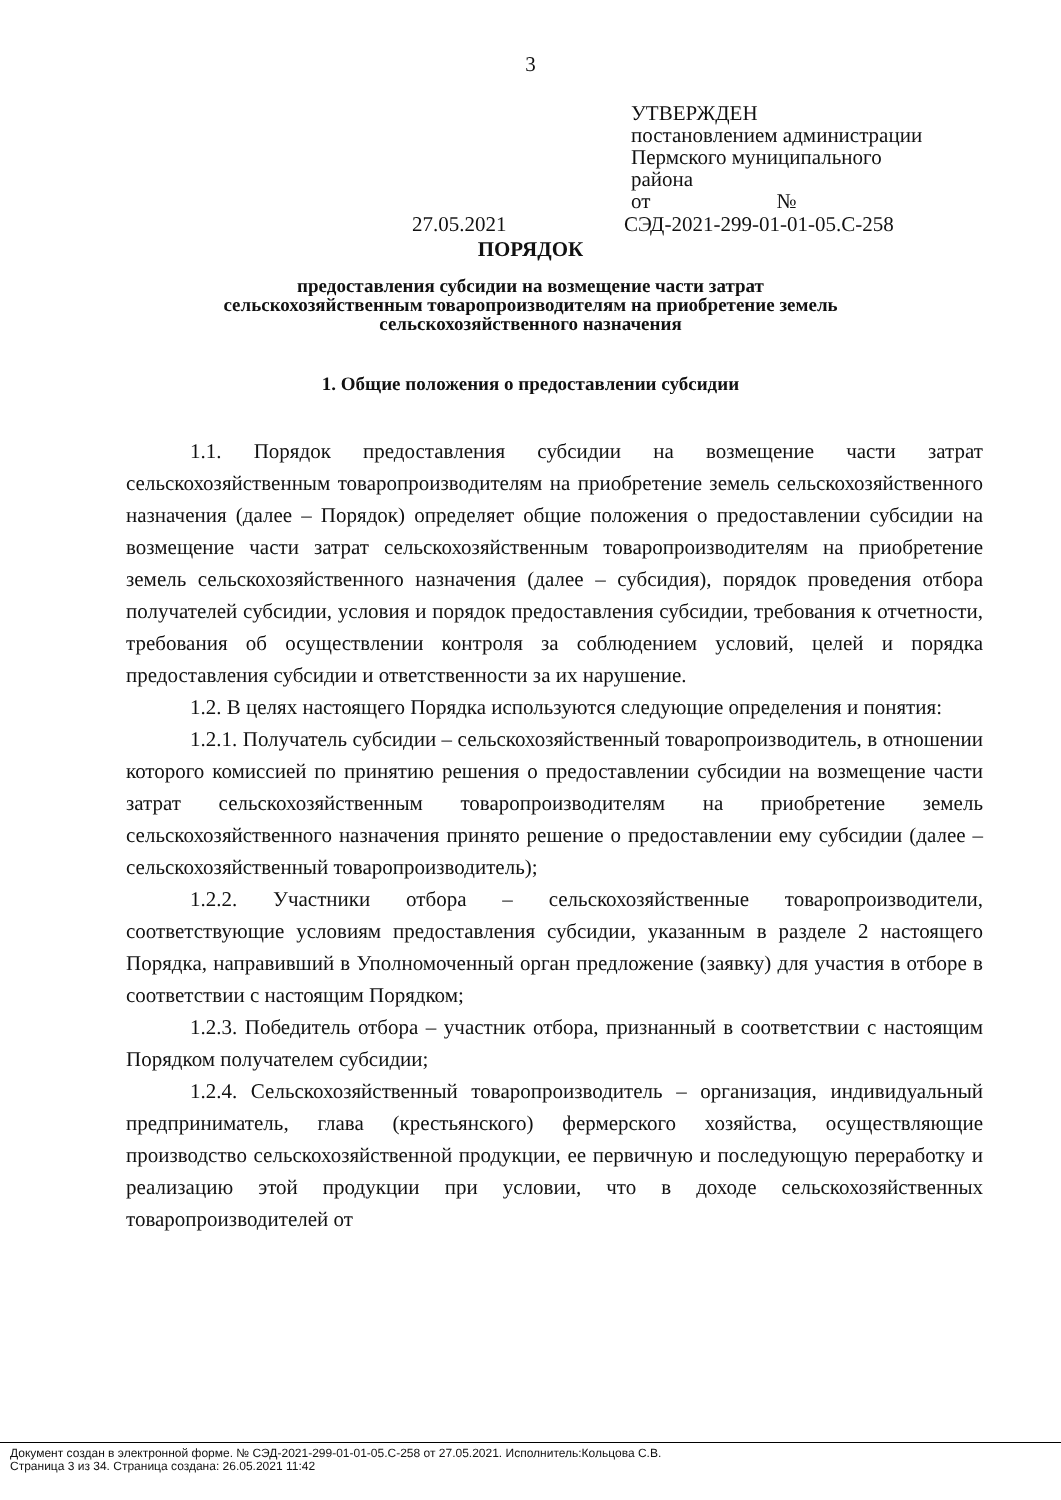3
УТВЕРЖДЕН
постановлением администрации
Пермского муниципального
района
от №
27.05.2021 СЭД-2021-299-01-01-05.С-258
ПОРЯДОК
предоставления субсидии на возмещение части затрат
сельскохозяйственным товаропроизводителям на приобретение земель
сельскохозяйственного назначения
1. Общие положения о предоставлении субсидии
1.1. Порядок предоставления субсидии на возмещение части затрат сельскохозяйственным товаропроизводителям на приобретение земель сельскохозяйственного назначения (далее – Порядок) определяет общие положения о предоставлении субсидии на возмещение части затрат сельскохозяйственным товаропроизводителям на приобретение земель сельскохозяйственного назначения (далее – субсидия), порядок проведения отбора получателей субсидии, условия и порядок предоставления субсидии, требования к отчетности, требования об осуществлении контроля за соблюдением условий, целей и порядка предоставления субсидии и ответственности за их нарушение.
1.2. В целях настоящего Порядка используются следующие определения и понятия:
1.2.1. Получатель субсидии – сельскохозяйственный товаропроизводитель, в отношении которого комиссией по принятию решения о предоставлении субсидии на возмещение части затрат сельскохозяйственным товаропроизводителям на приобретение земель сельскохозяйственного назначения принято решение о предоставлении ему субсидии (далее – сельскохозяйственный товаропроизводитель);
1.2.2. Участники отбора – сельскохозяйственные товаропроизводители, соответствующие условиям предоставления субсидии, указанным в разделе 2 настоящего Порядка, направивший в Уполномоченный орган предложение (заявку) для участия в отборе в соответствии с настоящим Порядком;
1.2.3. Победитель отбора – участник отбора, признанный в соответствии с настоящим Порядком получателем субсидии;
1.2.4. Сельскохозяйственный товаропроизводитель – организация, индивидуальный предприниматель, глава (крестьянского) фермерского хозяйства, осуществляющие производство сельскохозяйственной продукции, ее первичную и последующую переработку и реализацию этой продукции при условии, что в доходе сельскохозяйственных товаропроизводителей от
Документ создан в электронной форме. № СЭД-2021-299-01-01-05.С-258 от 27.05.2021. Исполнитель:Кольцова С.В.
Страница 3 из 34. Страница создана: 26.05.2021 11:42